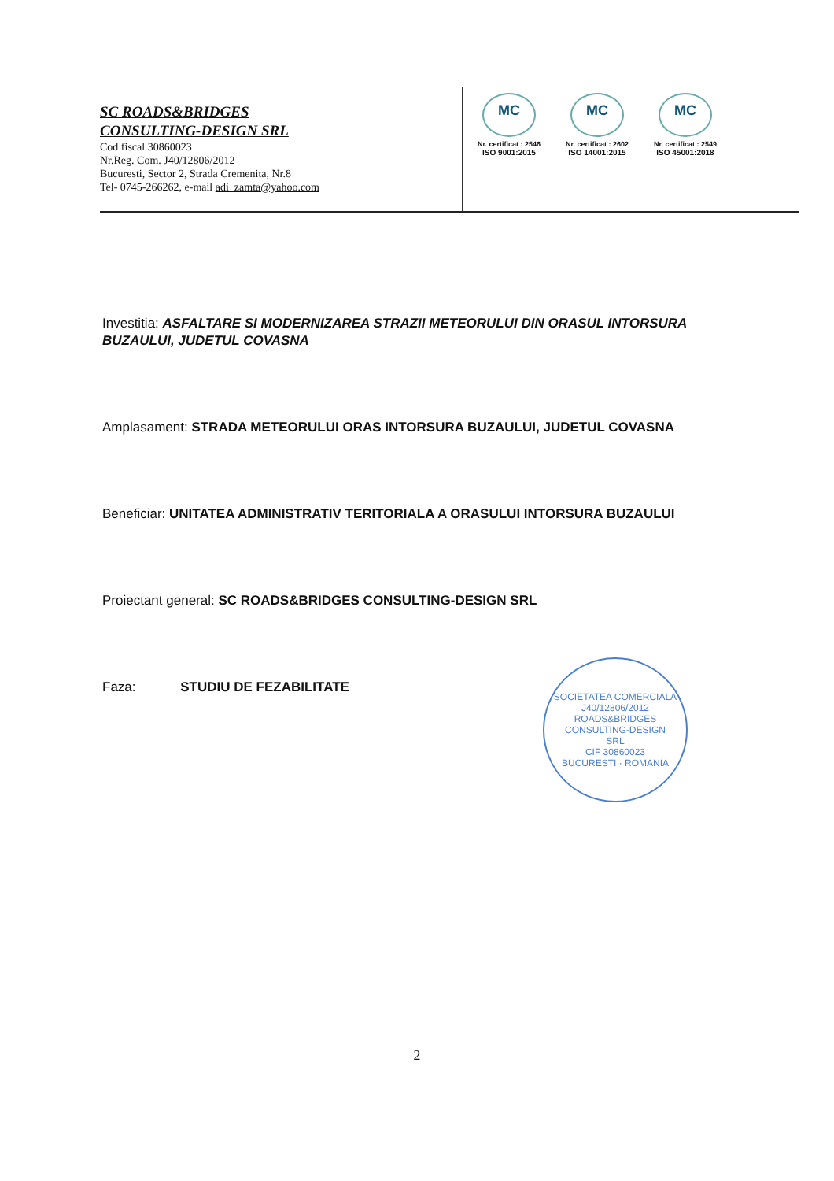SC ROADS&BRIDGES
CONSULTING-DESIGN SRL
Cod fiscal 30860023
Nr.Reg. Com. J40/12806/2012
Bucuresti, Sector 2, Strada Cremenita, Nr.8
Tel- 0745-266262, e-mail adi_zamta@yahoo.com
MC
Nr. certificat : 2546
ISO 9001:2015
MC
Nr. certificat : 2602
ISO 14001:2015
MC
Nr. certificat : 2549
ISO 45001:2018
Investitia: ASFALTARE SI MODERNIZAREA STRAZII METEORULUI DIN ORASUL INTORSURA BUZAULUI, JUDETUL COVASNA
Amplasament: STRADA METEORULUI ORAS INTORSURA BUZAULUI, JUDETUL COVASNA
Beneficiar: UNITATEA ADMINISTRATIV TERITORIALA A ORASULUI INTORSURA BUZAULUI
Proiectant general: SC ROADS&BRIDGES CONSULTING-DESIGN SRL
Faza: STUDIU DE FEZABILITATE
SOCIETATEA COMERCIALA
J40/12806/2012
ROADS&BRIDGES
CONSULTING-DESIGN
SRL
CIF 30860023
BUCURESTI · ROMANIA
2